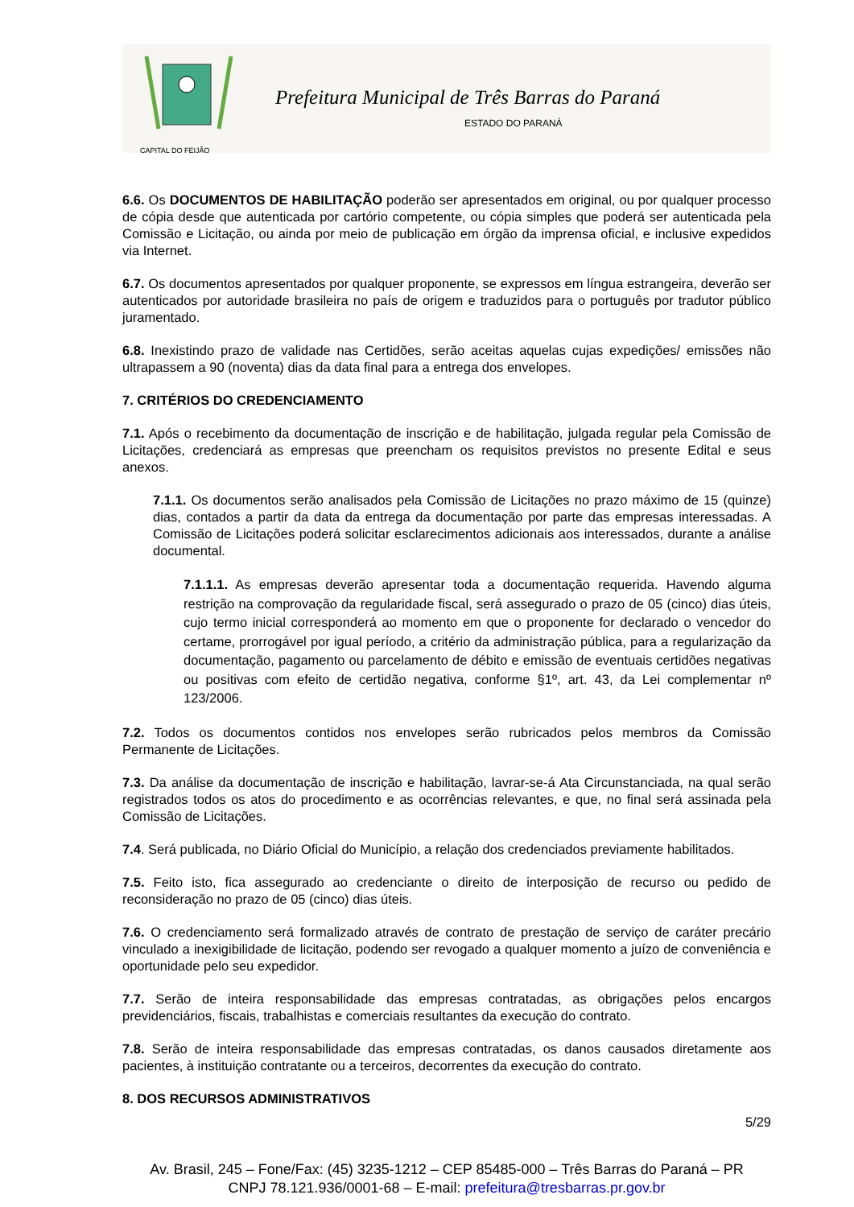CAPITAL DO FEIJÃO
Prefeitura Municipal de Três Barras do Paraná
ESTADO DO PARANÁ
6.6. Os DOCUMENTOS DE HABILITAÇÃO poderão ser apresentados em original, ou por qualquer processo de cópia desde que autenticada por cartório competente, ou cópia simples que poderá ser autenticada pela Comissão e Licitação, ou ainda por meio de publicação em órgão da imprensa oficial, e inclusive expedidos via Internet.
6.7. Os documentos apresentados por qualquer proponente, se expressos em língua estrangeira, deverão ser autenticados por autoridade brasileira no país de origem e traduzidos para o português por tradutor público juramentado.
6.8. Inexistindo prazo de validade nas Certidões, serão aceitas aquelas cujas expedições/ emissões não ultrapassem a 90 (noventa) dias da data final para a entrega dos envelopes.
7. CRITÉRIOS DO CREDENCIAMENTO
7.1. Após o recebimento da documentação de inscrição e de habilitação, julgada regular pela Comissão de Licitações, credenciará as empresas que preencham os requisitos previstos no presente Edital e seus anexos.
7.1.1. Os documentos serão analisados pela Comissão de Licitações no prazo máximo de 15 (quinze) dias, contados a partir da data da entrega da documentação por parte das empresas interessadas. A Comissão de Licitações poderá solicitar esclarecimentos adicionais aos interessados, durante a análise documental.
7.1.1.1. As empresas deverão apresentar toda a documentação requerida. Havendo alguma restrição na comprovação da regularidade fiscal, será assegurado o prazo de 05 (cinco) dias úteis, cujo termo inicial corresponderá ao momento em que o proponente for declarado o vencedor do certame, prorrogável por igual período, a critério da administração pública, para a regularização da documentação, pagamento ou parcelamento de débito e emissão de eventuais certidões negativas ou positivas com efeito de certidão negativa, conforme §1º, art. 43, da Lei complementar nº 123/2006.
7.2. Todos os documentos contidos nos envelopes serão rubricados pelos membros da Comissão Permanente de Licitações.
7.3. Da análise da documentação de inscrição e habilitação, lavrar-se-á Ata Circunstanciada, na qual serão registrados todos os atos do procedimento e as ocorrências relevantes, e que, no final será assinada pela Comissão de Licitações.
7.4. Será publicada, no Diário Oficial do Município, a relação dos credenciados previamente habilitados.
7.5. Feito isto, fica assegurado ao credenciante o direito de interposição de recurso ou pedido de reconsideração no prazo de 05 (cinco) dias úteis.
7.6. O credenciamento será formalizado através de contrato de prestação de serviço de caráter precário vinculado a inexigibilidade de licitação, podendo ser revogado a qualquer momento a juízo de conveniência e oportunidade pelo seu expedidor.
7.7. Serão de inteira responsabilidade das empresas contratadas, as obrigações pelos encargos previdenciários, fiscais, trabalhistas e comerciais resultantes da execução do contrato.
7.8. Serão de inteira responsabilidade das empresas contratadas, os danos causados diretamente aos pacientes, à instituição contratante ou a terceiros, decorrentes da execução do contrato.
8. DOS RECURSOS ADMINISTRATIVOS
5/29
Av. Brasil, 245 – Fone/Fax: (45) 3235-1212 – CEP 85485-000 – Três Barras do Paraná – PR
CNPJ 78.121.936/0001-68 – E-mail: prefeitura@tresbarras.pr.gov.br